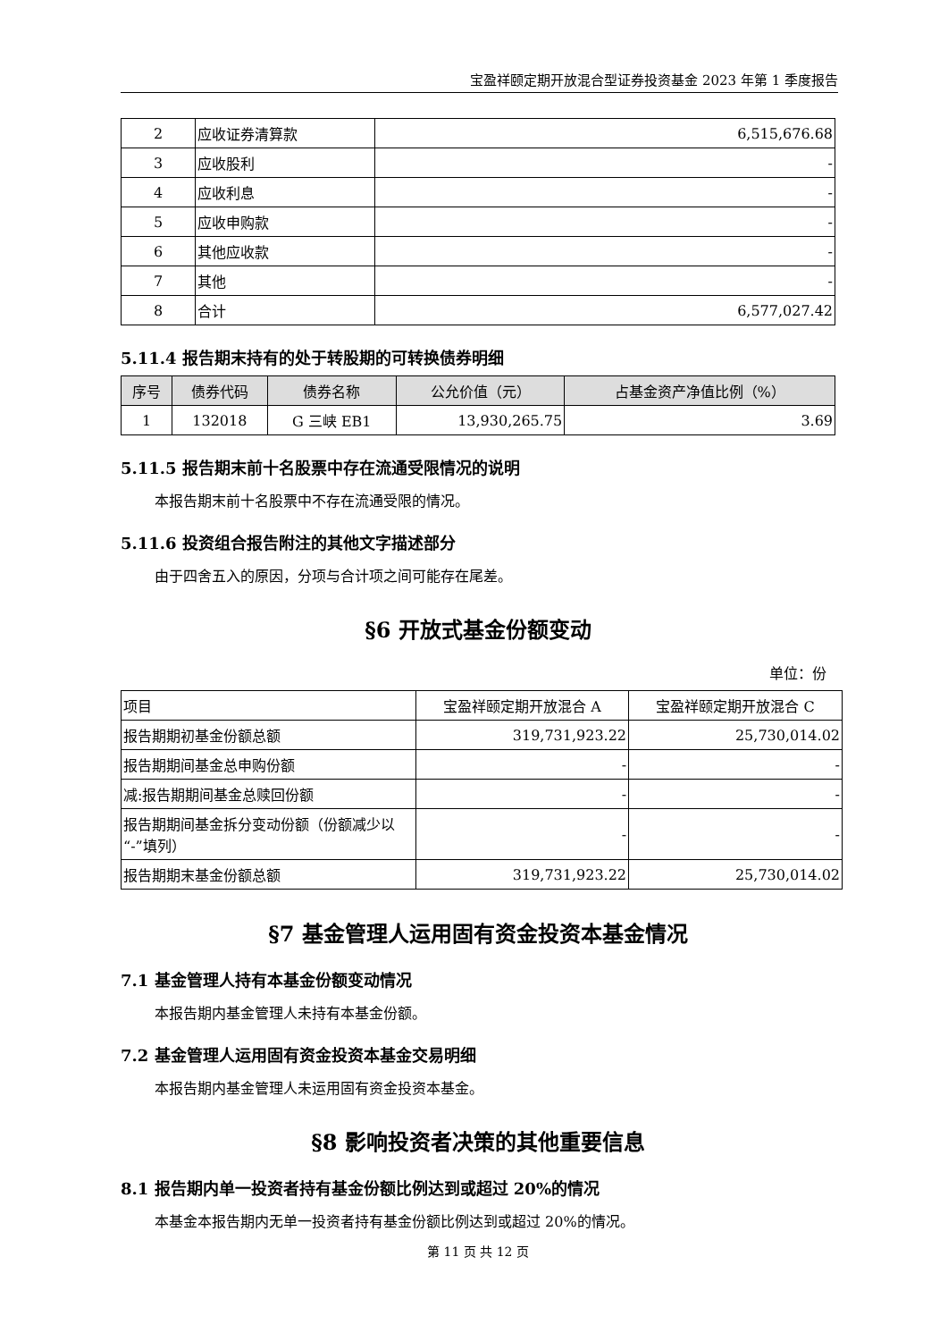宝盈祥颐定期开放混合型证券投资基金 2023 年第 1 季度报告
| 2 | 应收证券清算款 | 6,515,676.68 |
| 3 | 应收股利 | - |
| 4 | 应收利息 | - |
| 5 | 应收申购款 | - |
| 6 | 其他应收款 | - |
| 7 | 其他 | - |
| 8 | 合计 | 6,577,027.42 |
5.11.4 报告期末持有的处于转股期的可转换债券明细
| 序号 | 债券代码 | 债券名称 | 公允价值（元） | 占基金资产净值比例（%） |
| --- | --- | --- | --- | --- |
| 1 | 132018 | G 三峡 EB1 | 13,930,265.75 | 3.69 |
5.11.5 报告期末前十名股票中存在流通受限情况的说明
本报告期末前十名股票中不存在流通受限的情况。
5.11.6 投资组合报告附注的其他文字描述部分
由于四舍五入的原因，分项与合计项之间可能存在尾差。
§6 开放式基金份额变动
单位：份
| 项目 | 宝盈祥颐定期开放混合 A | 宝盈祥颐定期开放混合 C |
| 报告期期初基金份额总额 | 319,731,923.22 | 25,730,014.02 |
| 报告期期间基金总申购份额 | - | - |
| 减:报告期期间基金总赎回份额 | - | - |
| 报告期期间基金拆分变动份额（份额减少以“-”填列） | - | - |
| 报告期期末基金份额总额 | 319,731,923.22 | 25,730,014.02 |
§7 基金管理人运用固有资金投资本基金情况
7.1 基金管理人持有本基金份额变动情况
本报告期内基金管理人未持有本基金份额。
7.2 基金管理人运用固有资金投资本基金交易明细
本报告期内基金管理人未运用固有资金投资本基金。
§8 影响投资者决策的其他重要信息
8.1 报告期内单一投资者持有基金份额比例达到或超过 20%的情况
本基金本报告期内无单一投资者持有基金份额比例达到或超过 20%的情况。
第 11 页 共 12 页